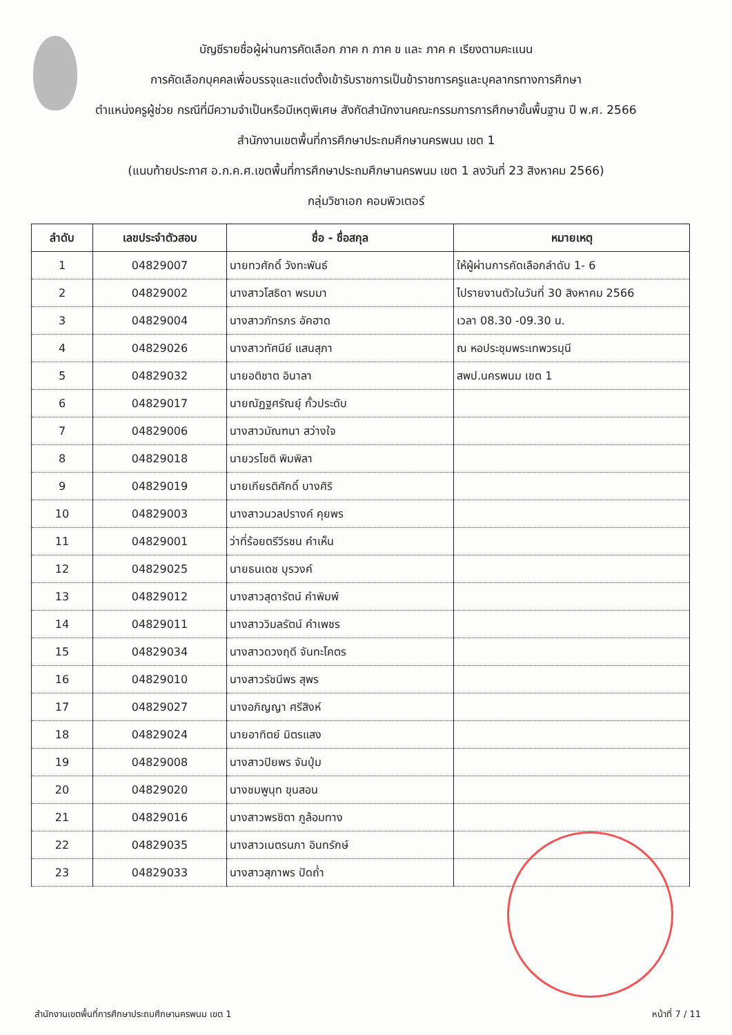บัญชีรายชื่อผู้ผ่านการคัดเลือก ภาค ก ภาค ข และ ภาค ค เรียงตามคะแนน
การคัดเลือกบุคคลเพื่อบรรจุและแต่งตั้งเข้ารับราชการเป็นข้าราชการครูและบุคลากรทางการศึกษา
ตำแหน่งครูผู้ช่วย กรณีที่มีความจำเป็นหรือมีเหตุพิเศษ สังกัดสำนักงานคณะกรรมการการศึกษาขั้นพื้นฐาน ปี พ.ศ. 2566
สำนักงานเขตพื้นที่การศึกษาประถมศึกษานครพนม เขต 1
(แนบท้ายประกาศ อ.ก.ค.ศ.เขตพื้นที่การศึกษาประถมศึกษานครพนม เขต 1 ลงวันที่ 23 สิงหาคม 2566)
กลุ่มวิชาเอก คอมพิวเตอร์
| ลำดับ | เลขประจำตัวสอบ | ชื่อ - ชื่อสกุล | หมายเหตุ |
| --- | --- | --- | --- |
| 1 | 04829007 | นายทวศักดิ์ วังทะพันธ์ | ให้ผู้ผ่านการคัดเลือกลำดับ 1- 6 |
| 2 | 04829002 | นางสาวโสธิดา พรมมา | ไปรายงานตัวในวันที่ 30 สิงหาคม 2566 |
| 3 | 04829004 | นางสาวภัทรภร อัคฮาด | เวลา 08.30 -09.30 น. |
| 4 | 04829026 | นางสาวทัศนีย์ แสนสุภา | ณ หอประชุมพระเทพวรมุนี |
| 5 | 04829032 | นายอติชาต อินาลา | สพป.นครพนม เขต 1 |
| 6 | 04829017 | นายณัฏฐศรัณยุ์ กั้วประดับ | |
| 7 | 04829006 | นางสาวมัณฑนา สว่างใจ | |
| 8 | 04829018 | นายวรโชติ พิมพิลา | |
| 9 | 04829019 | นายเกียรติศักดิ์ บางศิริ | |
| 10 | 04829003 | นางสาวนวลปรางค์ คุยพร | |
| 11 | 04829001 | ว่าที่ร้อยตรีวีรชน คำเห็น | |
| 12 | 04829025 | นายธนเดช บุรวงค์ | |
| 13 | 04829012 | นางสาวสุดารัตน์ คำพิมพ์ | |
| 14 | 04829011 | นางสาววิมลรัตน์ คำเพชร | |
| 15 | 04829034 | นางสาวดวงฤดี จันทะโคตร | |
| 16 | 04829010 | นางสาวรัชนีพร สุพร | |
| 17 | 04829027 | นางอภิญญา ศรีสิงห์ | |
| 18 | 04829024 | นายอาทิตย์ มิตรแสง | |
| 19 | 04829008 | นางสาวปิยพร จันปุ่ม | |
| 20 | 04829020 | นางชมพูนุท ขุนสอน | |
| 21 | 04829016 | นางสาวพรชิตา ภูล้อมทาง | |
| 22 | 04829035 | นางสาวเนตรนภา อินทรักษ์ | |
| 23 | 04829033 | นางสาวสุภาพร ปัดถ่ำ | |
สำนักงานเขตพื้นที่การศึกษาประถมศึกษานครพนม เขต 1 หน้าที่ 7 / 11